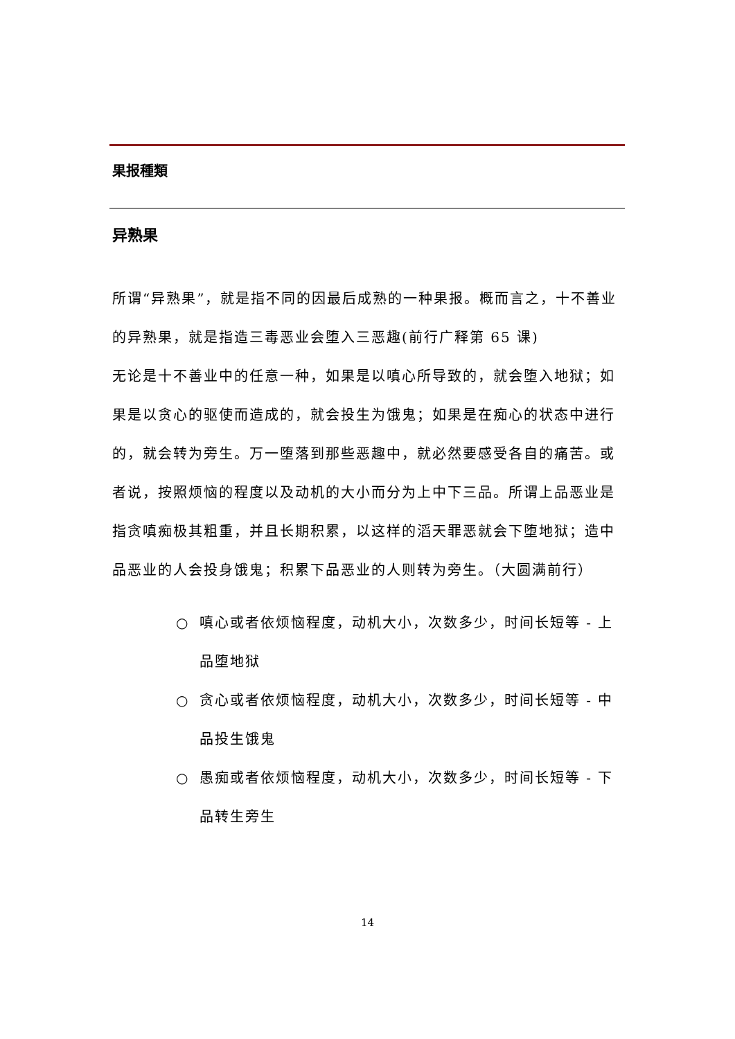果报種類
异熟果
所谓“异熟果”，就是指不同的因最后成熟的一种果报。概而言之，十不善业的异熟果，就是指造三毒恶业会堕入三恶趣(前行广释第 65 课)
无论是十不善业中的任意一种，如果是以嗔心所导致的，就会堕入地狱；如果是以贪心的驱使而造成的，就会投生为饿鬼；如果是在痴心的状态中进行的，就会转为旁生。万一堕落到那些恶趣中，就必然要感受各自的痛苦。或者说，按照烦恼的程度以及动机的大小而分为上中下三品。所谓上品恶业是指贪嗔痴极其粗重，并且长期积累，以这样的滔天罪恶就会下堕地狱；造中品恶业的人会投身饿鬼；积累下品恶业的人则转为旁生。（大圆满前行）
○ 嗔心或者依烦恼程度，动机大小，次数多少，时间长短等 - 上品堕地狱
○ 贪心或者依烦恼程度，动机大小，次数多少，时间长短等 - 中品投生饿鬼
○ 愚痴或者依烦恼程度，动机大小，次数多少，时间长短等 - 下品转生旁生
14